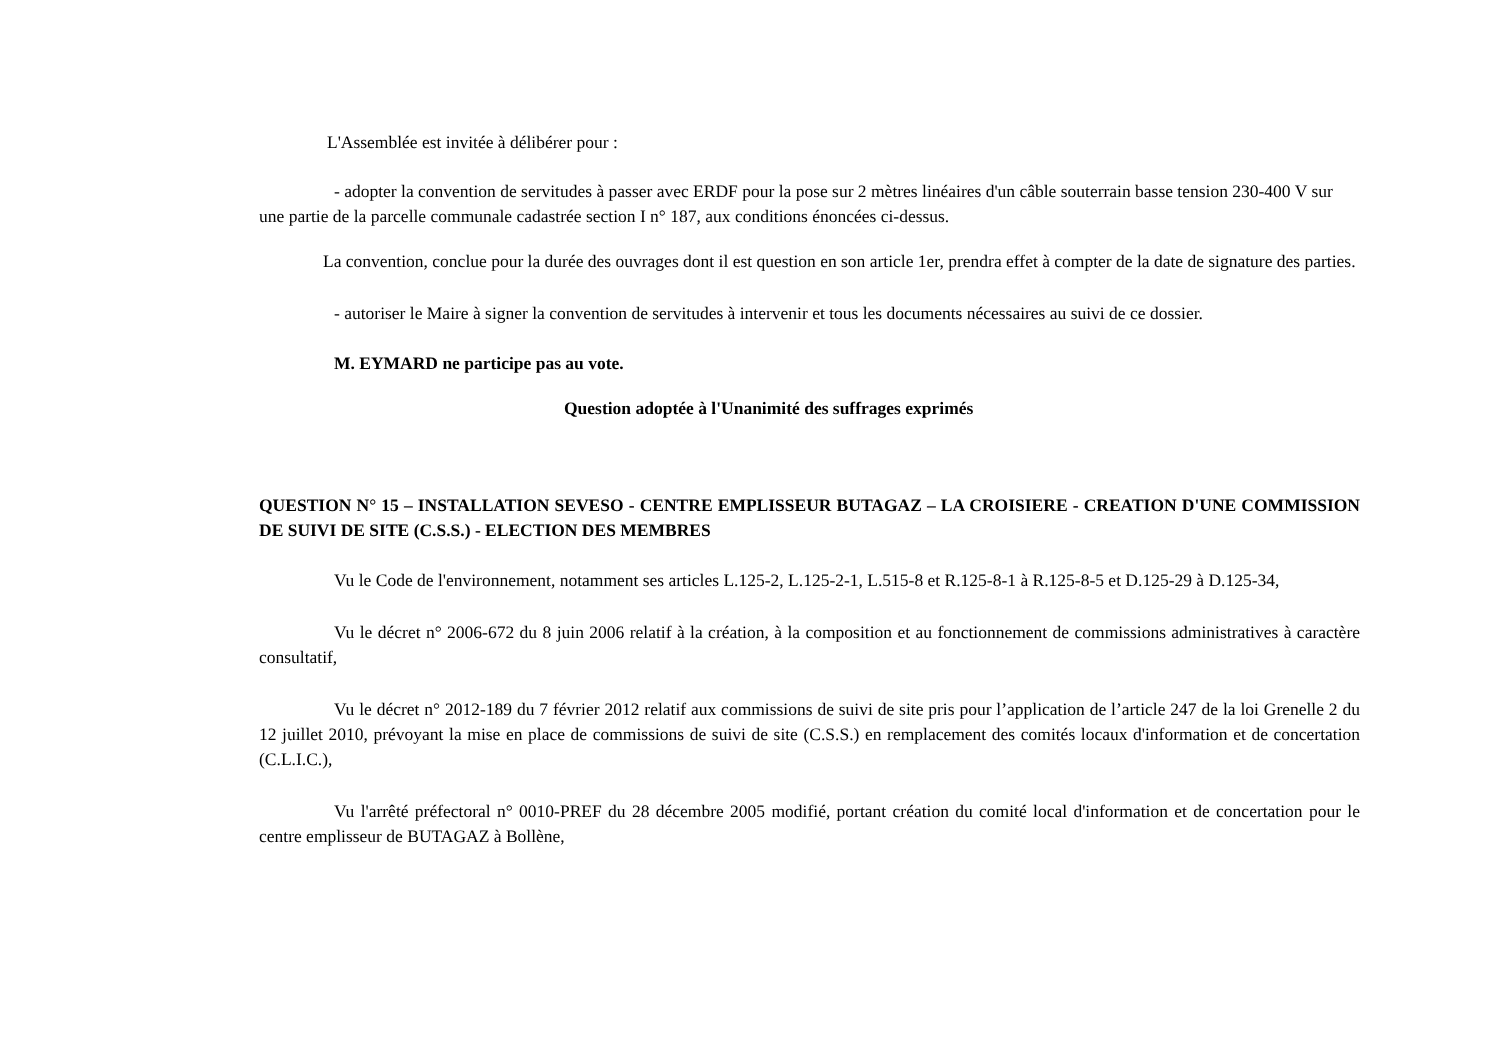L'Assemblée est invitée à délibérer pour :
- adopter la convention de servitudes à passer avec ERDF pour la pose sur 2 mètres linéaires d'un câble souterrain basse tension 230-400 V sur une partie de la parcelle communale cadastrée section I n° 187, aux conditions énoncées ci-dessus.
La convention, conclue pour la durée des ouvrages dont il est question en son article 1er, prendra effet à compter de la date de signature des parties.
- autoriser le Maire à signer la convention de servitudes à intervenir et tous les documents nécessaires au suivi de ce dossier.
M. EYMARD ne participe pas au vote.
Question adoptée à l'Unanimité des suffrages exprimés
QUESTION N° 15 – INSTALLATION SEVESO - CENTRE EMPLISSEUR BUTAGAZ – LA CROISIERE - CREATION D'UNE COMMISSION DE SUIVI DE SITE (C.S.S.) - ELECTION DES MEMBRES
Vu le Code de l'environnement, notamment ses articles L.125-2, L.125-2-1, L.515-8 et R.125-8-1 à R.125-8-5 et D.125-29 à D.125-34,
Vu le décret n° 2006-672 du 8 juin 2006 relatif à la création, à la composition et au fonctionnement de commissions administratives à caractère consultatif,
Vu le décret n° 2012-189 du 7 février 2012 relatif aux commissions de suivi de site pris pour l’application de l’article 247 de la loi Grenelle 2 du 12 juillet 2010, prévoyant la mise en place de commissions de suivi de site (C.S.S.) en remplacement des comités locaux d'information et de concertation (C.L.I.C.),
Vu l'arrêté préfectoral n° 0010-PREF du 28 décembre 2005 modifié, portant création du comité local d'information et de concertation pour le centre emplisseur de BUTAGAZ à Bollène,